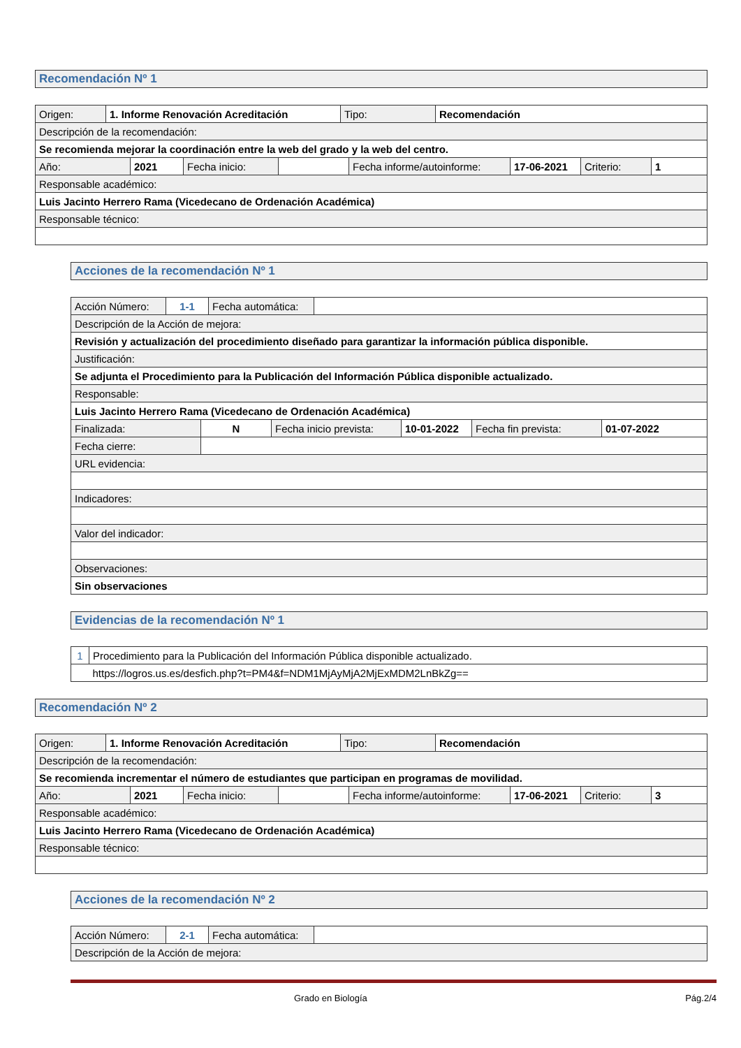Recomendación Nº 1
| Origen: | 1. Informe Renovación Acreditación | Tipo: | Recomendación |
| Descripción de la recomendación: | | | |
| Se recomienda mejorar la coordinación entre la web del grado y la web del centro. | | | |
| Año: | 2021 | Fecha inicio: | | Fecha informe/autoinforme: | 17-06-2021 | Criterio: | 1 |
| Responsable académico: | | | | | | | |
| Luis Jacinto Herrero Rama (Vicedecano de Ordenación Académica) | | | | | | | |
| Responsable técnico: | | | | | | | |
Acciones de la recomendación Nº 1
| Acción Número: | 1-1 | Fecha automática: | |
| Descripción de la Acción de mejora: | | | |
| Revisión y actualización del procedimiento diseñado para garantizar la información pública disponible. | | | |
| Justificación: | | | |
| Se adjunta el Procedimiento para la Publicación del Información Pública disponible actualizado. | | | |
| Responsable: | | | |
| Luis Jacinto Herrero Rama (Vicedecano de Ordenación Académica) | | | |
| Finalizada: | N | Fecha inicio prevista: | 10-01-2022 | Fecha fin prevista: | 01-07-2022 |
| Fecha cierre: | | | | | |
| URL evidencia: | | | | | |
| Indicadores: | | | | | |
| Valor del indicador: | | | | | |
| Observaciones: | | | | | |
| Sin observaciones | | | | | |
Evidencias de la recomendación Nº 1
| 1 | Procedimiento para la Publicación del Información Pública disponible actualizado. |
| | https://logros.us.es/desfich.php?t=PM4&f=NDM1MjAyMjA2MjExMDM2LnBkZg== |
Recomendación Nº 2
| Origen: | 1. Informe Renovación Acreditación | Tipo: | Recomendación |
| Descripción de la recomendación: | | | |
| Se recomienda incrementar el número de estudiantes que participan en programas de movilidad. | | | |
| Año: | 2021 | Fecha inicio: | | Fecha informe/autoinforme: | 17-06-2021 | Criterio: | 3 |
| Responsable académico: | | | | | | | |
| Luis Jacinto Herrero Rama (Vicedecano de Ordenación Académica) | | | | | | | |
| Responsable técnico: | | | | | | | |
Acciones de la recomendación Nº 2
| Acción Número: | 2-1 | Fecha automática: | |
| Descripción de la Acción de mejora: | | | |
Grado en Biología Pág.2/4